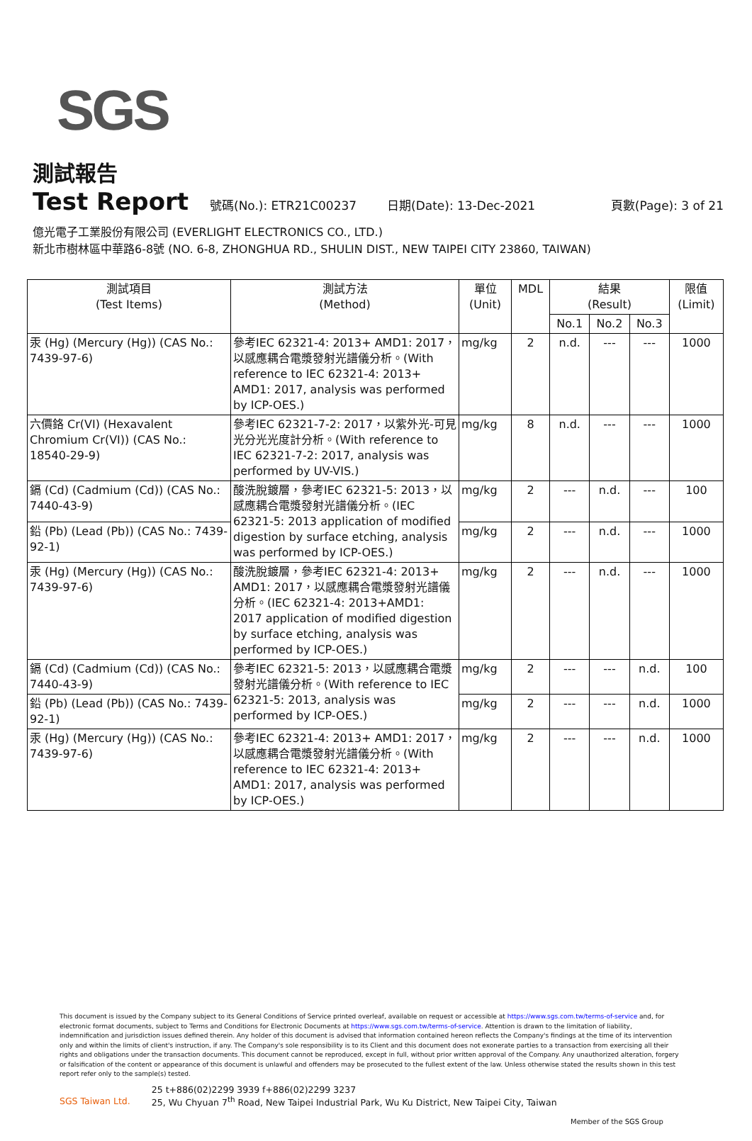SGS
測試報告
Test Report
號碼(No.): ETR21C00237 日期(Date): 13-Dec-2021 頁數(Page): 3 of 21
億光電子工業股份有限公司 (EVERLIGHT ELECTRONICS CO., LTD.)
新北市樹林區中華路6-8號 (NO. 6-8, ZHONGHUA RD., SHULIN DIST., NEW TAIPEI CITY 23860, TAIWAN)
| 測試項目 (Test Items) | 測試方法 (Method) | 單位 (Unit) | MDL | 結果 (Result) | | | 限值 (Limit) |
| --- | --- | --- | --- | --- | --- | --- | --- |
| | | | | No.1 | No.2 | No.3 | |
| 汞 (Hg) (Mercury (Hg)) (CAS No.: 7439-97-6) | 參考IEC 62321-4: 2013+ AMD1: 2017，以感應耦合電漿發射光譜儀分析。(With reference to IEC 62321-4: 2013+ AMD1: 2017, analysis was performed by ICP-OES.) | mg/kg | 2 | n.d. | --- | --- | 1000 |
| 六價鉻 Cr(VI) (Hexavalent Chromium Cr(VI)) (CAS No.: 18540-29-9) | 參考IEC 62321-7-2: 2017，以紫外光-可見光分光光度計分析。(With reference to IEC 62321-7-2: 2017, analysis was performed by UV-VIS.) | mg/kg | 8 | n.d. | --- | --- | 1000 |
| 鎘 (Cd) (Cadmium (Cd)) (CAS No.: 7440-43-9) | 酸洗脫鍍層，參考IEC 62321-5: 2013，以感應耦合電漿發射光譜儀分析。(IEC 62321-5: 2013 application of modified digestion by surface etching, analysis was performed by ICP-OES.) | mg/kg | 2 | --- | n.d. | --- | 100 |
| 鉛 (Pb) (Lead (Pb)) (CAS No.: 7439-92-1) | | mg/kg | 2 | --- | n.d. | --- | 1000 |
| 汞 (Hg) (Mercury (Hg)) (CAS No.: 7439-97-6) | 酸洗脫鍍層，參考IEC 62321-4: 2013+ AMD1: 2017，以感應耦合電漿發射光譜儀分析。(IEC 62321-4: 2013+AMD1: 2017 application of modified digestion by surface etching, analysis was performed by ICP-OES.) | mg/kg | 2 | --- | n.d. | --- | 1000 |
| 鎘 (Cd) (Cadmium (Cd)) (CAS No.: 7440-43-9) | 參考IEC 62321-5: 2013，以感應耦合電漿發射光譜儀分析。(With reference to IEC 62321-5: 2013, analysis was performed by ICP-OES.) | mg/kg | 2 | --- | --- | n.d. | 100 |
| 鉛 (Pb) (Lead (Pb)) (CAS No.: 7439-92-1) | | mg/kg | 2 | --- | --- | n.d. | 1000 |
| 汞 (Hg) (Mercury (Hg)) (CAS No.: 7439-97-6) | 參考IEC 62321-4: 2013+ AMD1: 2017，以感應耦合電漿發射光譜儀分析。(With reference to IEC 62321-4: 2013+ AMD1: 2017, analysis was performed by ICP-OES.) | mg/kg | 2 | --- | --- | n.d. | 1000 |
This document is issued by the Company subject to its General Conditions of Service printed overleaf, available on request or accessible at https://www.sgs.com.tw/terms-of-service and, for electronic format documents, subject to Terms and Conditions for Electronic Documents at https://www.sgs.com.tw/terms-of-service. Attention is drawn to the limitation of liability, indemnification and jurisdiction issues defined therein. Any holder of this document is advised that information contained hereon reflects the Company's findings at the time of its intervention only and within the limits of client's instruction, if any. The Company's sole responsibility is to its Client and this document does not exonerate parties to a transaction from exercising all their rights and obligations under the transaction documents. This document cannot be reproduced, except in full, without prior written approval of the Company. Any unauthorized alteration, forgery or falsification of the content or appearance of this document is unlawful and offenders may be prosecuted to the fullest extent of the law. Unless otherwise stated the results shown in this test report refer only to the sample(s) tested.
SGS Taiwan Ltd. 25 t+886(02)2299 3939 f+886(02)2299 3237
25, Wu Chyuan 7<sup>th</sup> Road, New Taipei Industrial Park, Wu Ku District, New Taipei City, Taiwan
Member of the SGS Group